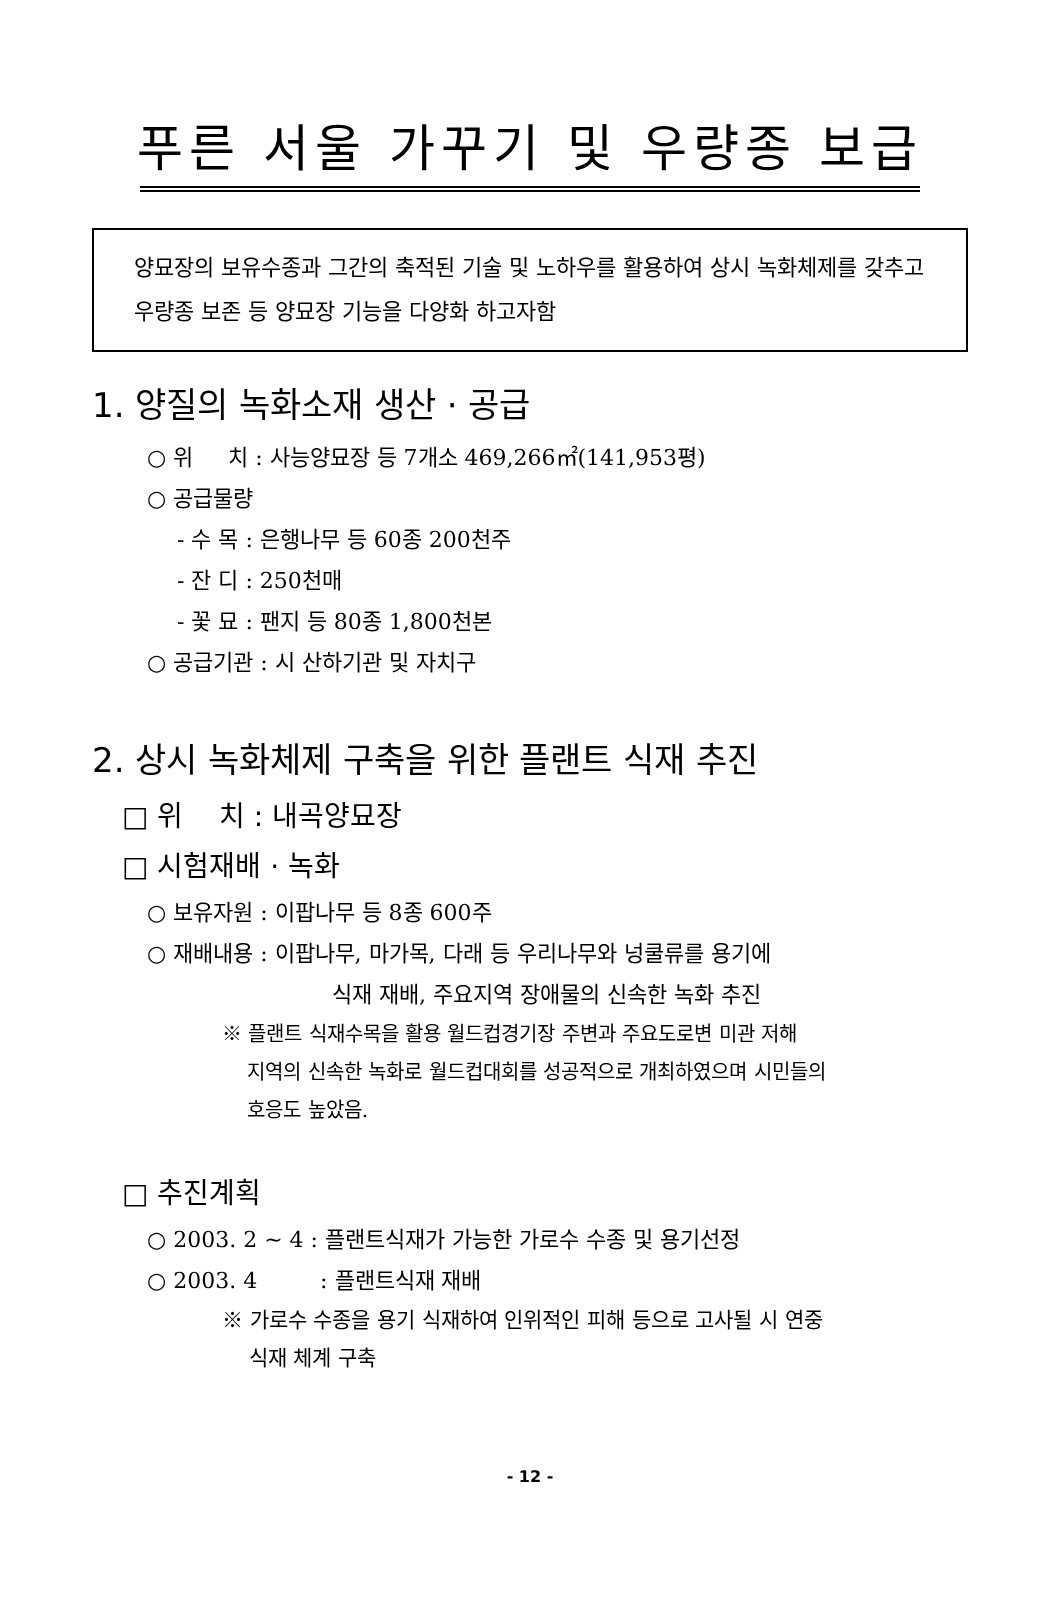푸른 서울 가꾸기 및 우량종 보급
양묘장의 보유수종과 그간의 축적된 기술 및 노하우를 활용하여 상시 녹화체제를 갖추고 우량종 보존 등 양묘장 기능을 다양화 하고자함
1. 양질의 녹화소재 생산 · 공급
○ 위 치 : 사능양묘장 등 7개소 469,266㎡(141,953평)
○ 공급물량
- 수 목 : 은행나무 등 60종 200천주
- 잔 디 : 250천매
- 꽃 묘 : 팬지 등 80종 1,800천본
○ 공급기관 : 시 산하기관 및 자치구
2. 상시 녹화체제 구축을 위한 플랜트 식재 추진
□ 위 치 : 내곡양묘장
□ 시험재배 · 녹화
○ 보유자원 : 이팝나무 등 8종 600주
○ 재배내용 : 이팝나무, 마가목, 다래 등 우리나무와 넝쿨류를 용기에
식재 재배, 주요지역 장애물의 신속한 녹화 추진
※ 플랜트 식재수목을 활용 월드컵경기장 주변과 주요도로변 미관 저해
지역의 신속한 녹화로 월드컵대회를 성공적으로 개최하였으며 시민들의
호응도 높았음.
□ 추진계획
○ 2003. 2 ~ 4 : 플랜트식재가 가능한 가로수 수종 및 용기선정
○ 2003. 4 : 플랜트식재 재배
※ 가로수 수종을 용기 식재하여 인위적인 피해 등으로 고사될 시 연중
식재 체계 구축
- 12 -